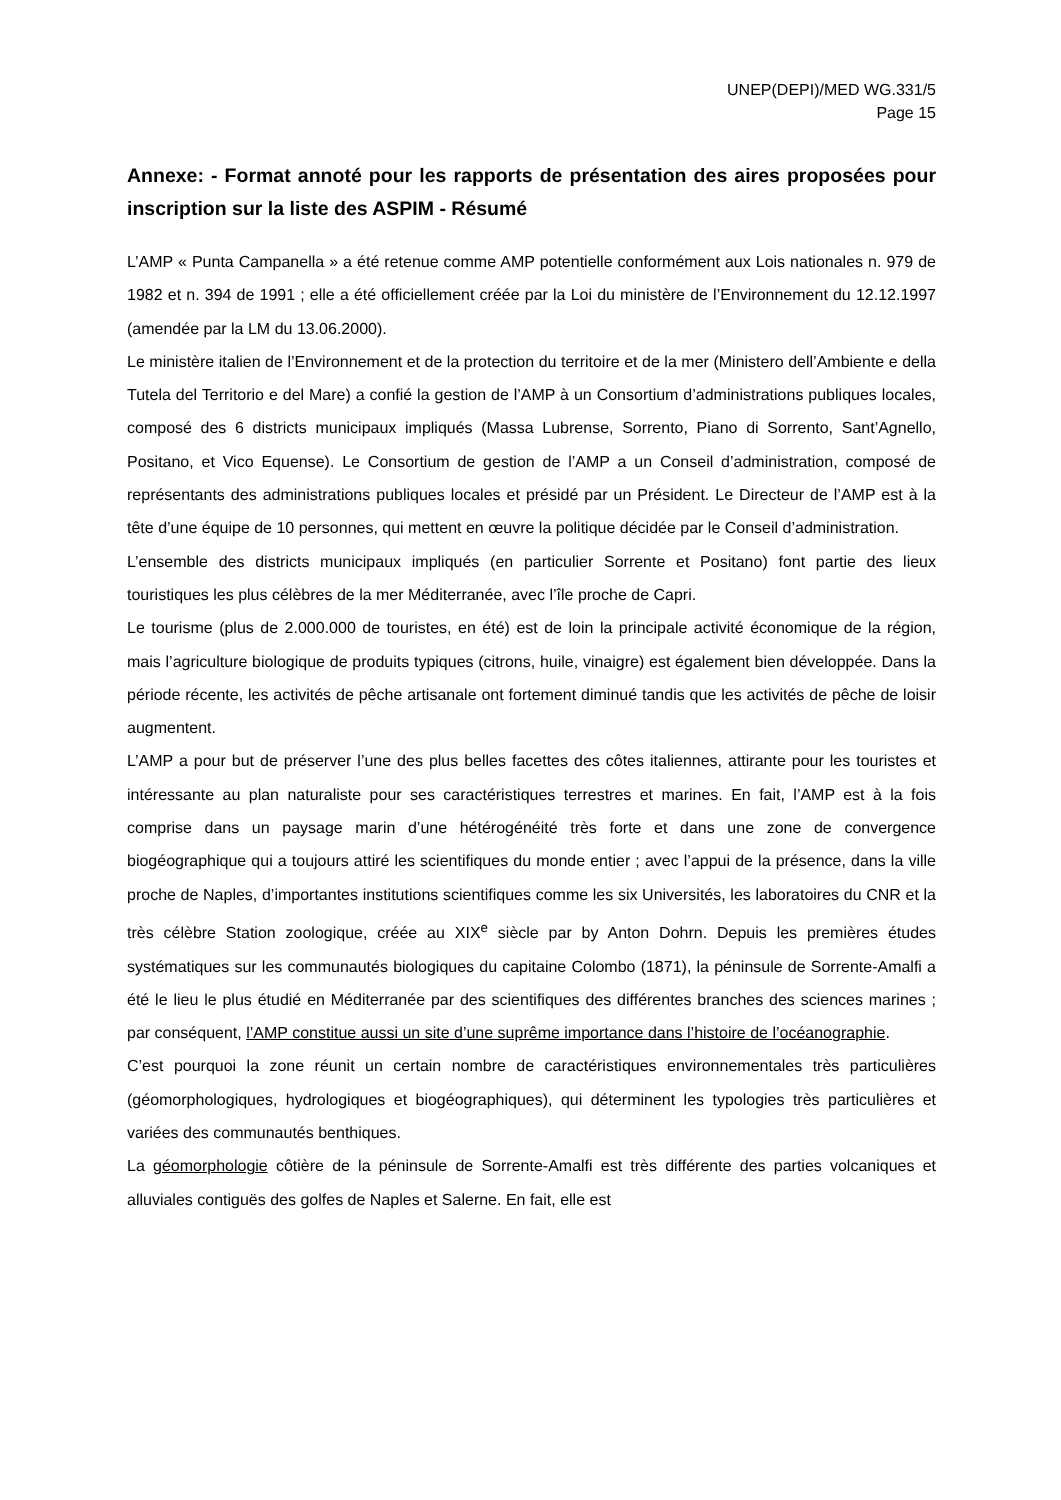UNEP(DEPI)/MED WG.331/5
Page 15
Annexe: - Format annoté pour les rapports de présentation des aires proposées pour inscription sur la liste des ASPIM - Résumé
L’AMP « Punta Campanella » a été retenue comme AMP potentielle conformément aux Lois nationales n. 979 de 1982 et n. 394 de 1991 ; elle a été officiellement créée par la Loi du ministère de l’Environnement du 12.12.1997 (amendée par la LM du 13.06.2000).
Le ministère italien de l’Environnement et de la protection du territoire et de la mer (Ministero dell’Ambiente e della Tutela del Territorio e del Mare) a confié la gestion de l’AMP à un Consortium d’administrations publiques locales, composé des 6 districts municipaux impliqués (Massa Lubrense, Sorrento, Piano di Sorrento, Sant’Agnello, Positano, et Vico Equense). Le Consortium de gestion de l’AMP a un Conseil d’administration, composé de représentants des administrations publiques locales et présidé par un Président. Le Directeur de l’AMP est à la tête d’une équipe de 10 personnes, qui mettent en œuvre la politique décidée par le Conseil d’administration.
L’ensemble des districts municipaux impliqués (en particulier Sorrente et Positano) font partie des lieux touristiques les plus célèbres de la mer Méditerranée, avec l’île proche de Capri.
Le tourisme (plus de 2.000.000 de touristes, en été) est de loin la principale activité économique de la région, mais l’agriculture biologique de produits typiques (citrons, huile, vinaigre) est également bien développée. Dans la période récente, les activités de pêche artisanale ont fortement diminué tandis que les activités de pêche de loisir augmentent.
L’AMP a pour but de préserver l’une des plus belles facettes des côtes italiennes, attirante pour les touristes et intéressante au plan naturaliste pour ses caractéristiques terrestres et marines. En fait, l’AMP est à la fois comprise dans un paysage marin d’une hétérogénéité très forte et dans une zone de convergence biogéographique qui a toujours attiré les scientifiques du monde entier ; avec l’appui de la présence, dans la ville proche de Naples, d’importantes institutions scientifiques comme les six Universités, les laboratoires du CNR et la très célèbre Station zoologique, créée au XIX<sup>e</sup> siècle par by Anton Dohrn. Depuis les premières études systématiques sur les communautés biologiques du capitaine Colombo (1871), la péninsule de Sorrente-Amalfi a été le lieu le plus étudié en Méditerranée par des scientifiques des différentes branches des sciences marines ; par conséquent, l’AMP constitue aussi un site d’une suprême importance dans l’histoire de l’océanographie.
C’est pourquoi la zone réunit un certain nombre de caractéristiques environnementales très particulières (géomorphologiques, hydrologiques et biogéographiques), qui déterminent les typologies très particulières et variées des communautés benthiques.
La géomorphologie côtière de la péninsule de Sorrente-Amalfi est très différente des parties volcaniques et alluviales contiguës des golfes de Naples et Salerne. En fait, elle est